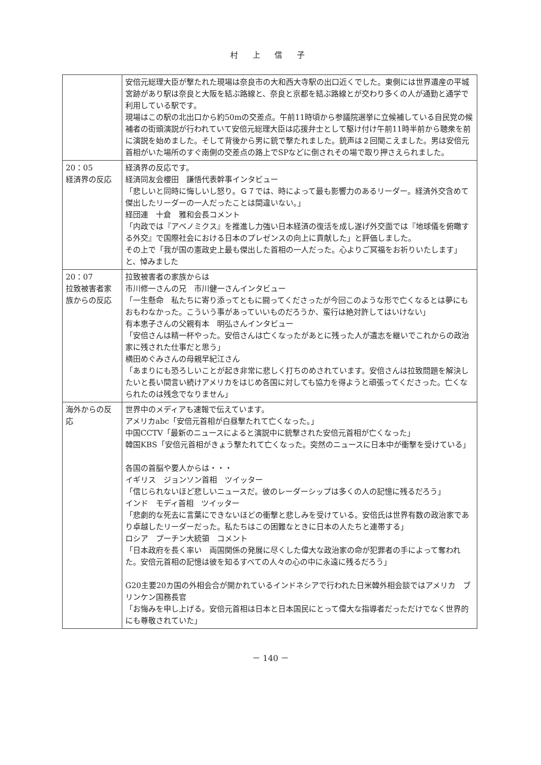村 上 信 子
| | 安倍元総理大臣が撃たれた現場は奈良市の大和西大寺駅の出口近くでした。東側には世界遺産の平城宮跡があり駅は奈良と大阪を結ぶ路線と、奈良と京都を結ぶ路線とが交わり多くの人が通勤と通学で利用している駅です。 現場はこの駅の北出口から約50mの交差点。午前11時頃から参議院選挙に立候補している自民党の候補者の街頭演説が行われていて安倍元総理大臣は応援弁士として駆け付け午前11時半前から聴衆を前に演説を始めました。そして背後から男に銃で撃たれました。銃声は２回聞こえました。男は安倍元首相がいた場所のすぐ南側の交差点の路上でSPなどに倒されその場で取り押さえられました。 |
| 20：05 経済界の反応 | 経済界の反応です。 経済同友会櫻田 謙悟代表幹事インタビュー 「悲しいと同時に悔しいし怒り。Ｇ７では、時によって最も影響力のあるリーダー。経済外交含めて傑出したリーダーの一人だったことは間違いない。」 経団連 十倉 雅和会長コメント 「内政では『アベノミクス』を推進し力強い日本経済の復活を成し遂げ外交面では『地球儀を俯瞰する外交』で国際社会における日本のプレゼンスの向上に貢献した」と評価しました。 その上で「我が国の憲政史上最も傑出した首相の一人だった。心よりご冥福をお祈りいたします」と、悼みました |
| 20：07 拉致被害者家族からの反応 | 拉致被害者の家族からは 市川修一さんの兄 市川健一さんインタビュー 「一生懸命 私たちに寄り添ってともに闘ってくださったが今回このような形で亡くなるとは夢にもおもわなかった。こういう事があっていいものだろうか、蛮行は絶対許してはいけない」 有本恵子さんの父親有本 明弘さんインタビュー 「安倍さんは精一杯やった。安倍さんは亡くなったがあとに残った人が遺志を継いでこれからの政治家に残された仕事だと思う」 横田めぐみさんの母親早紀江さん 「あまりにも恐ろしいことが起き非常に悲しく打ちのめされています。安倍さんは拉致問題を解決したいと長い間言い続けアメリカをはじめ各国に対しても協力を得ようと頑張ってくださった。亡くなられたのは残念でなりません」 |
| 海外からの反応 | 世界中のメディアも速報で伝えています。 アメリカabc「安倍元首相が白昼撃たれて亡くなった。」 中国CCTV「最新のニュースによると演説中に銃撃された安倍元首相が亡くなった」 韓国KBS「安倍元首相がきょう撃たれて亡くなった。突然のニュースに日本中が衝撃を受けている」 各国の首脳や要人からは・・・ イギリス ジョンソン首相 ツイッター 「信じられないほど悲しいニュースだ。彼のレーダーシップは多くの人の記憶に残るだろう」 インド モディ首相 ツイッター 「悲劇的な死去に言葉にできないほどの衝撃と悲しみを受けている。安倍氏は世界有数の政治家であり卓越したリーダーだった。私たちはこの困難なときに日本の人たちと連帯する」 ロシア プーチン大統領 コメント 「日本政府を長く率い 両国関係の発展に尽くした偉大な政治家の命が犯罪者の手によって奪われた。安倍元首相の記憶は彼を知るすべての人々の心の中に永遠に残るだろう」 G20主要20カ国の外相会合が開かれているインドネシアで行われた日米韓外相会談ではアメリカ ブリンケン国務長官 「お悔みを申し上げる。安倍元首相は日本と日本国民にとって偉大な指導者だっただけでなく世界的にも尊敬されていた」 |
－ 140 －